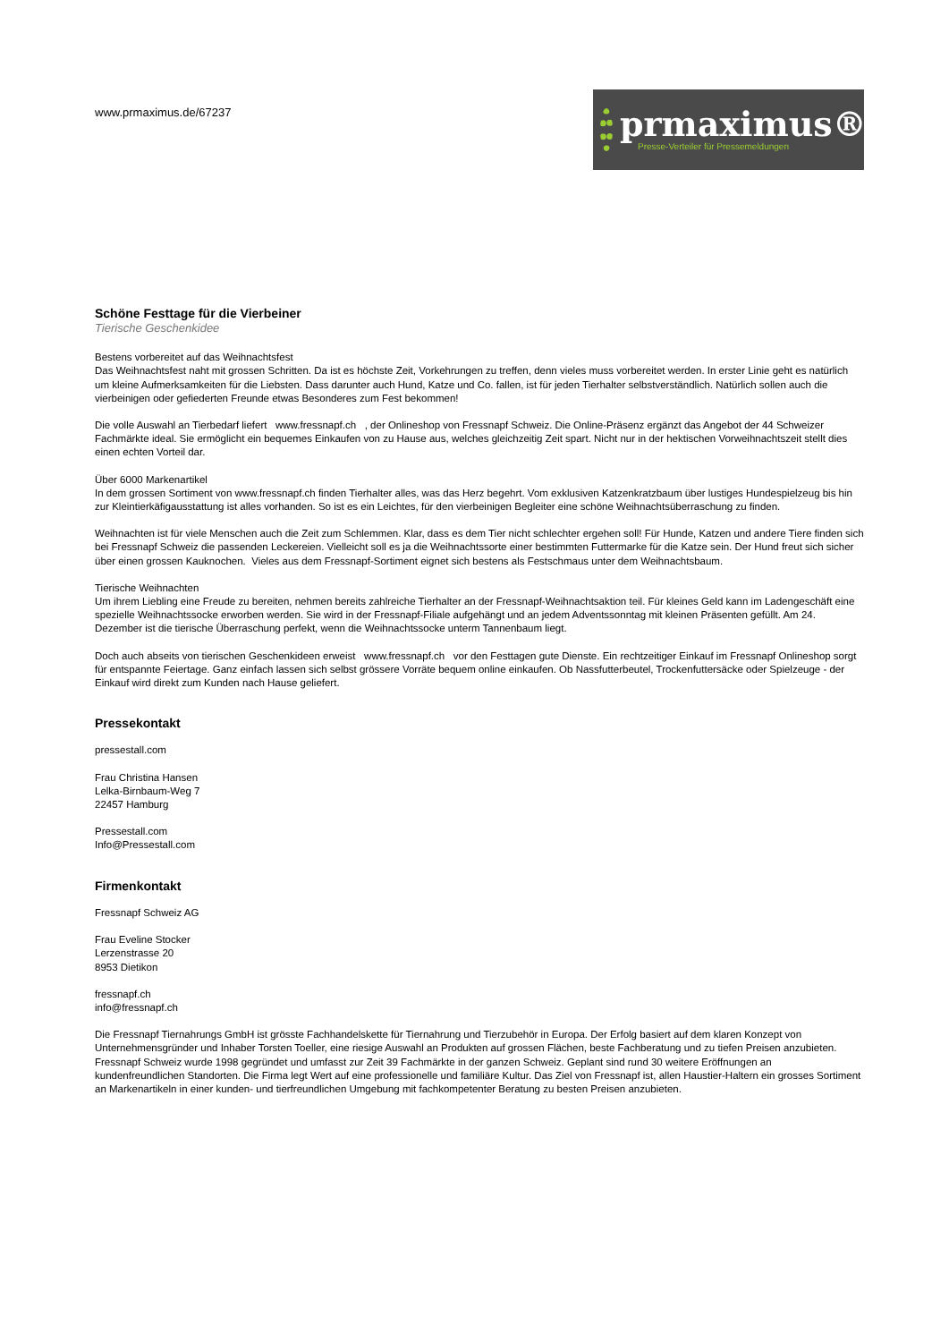www.prmaximus.de/67237
prmaximus®
Presse-Verteiler für Pressemeldungen
Schöne Festtage für die Vierbeiner
Tierische Geschenkidee
Bestens vorbereitet auf das Weihnachtsfest
Das Weihnachtsfest naht mit grossen Schritten. Da ist es höchste Zeit, Vorkehrungen zu treffen, denn vieles muss vorbereitet werden. In erster Linie geht es natürlich um kleine Aufmerksamkeiten für die Liebsten. Dass darunter auch Hund, Katze und Co. fallen, ist für jeden Tierhalter selbstverständlich. Natürlich sollen auch die vierbeinigen oder gefiederten Freunde etwas Besonderes zum Fest bekommen!
Die volle Auswahl an Tierbedarf liefert www.fressnapf.ch , der Onlineshop von Fressnapf Schweiz. Die Online-Präsenz ergänzt das Angebot der 44 Schweizer Fachmärkte ideal. Sie ermöglicht ein bequemes Einkaufen von zu Hause aus, welches gleichzeitig Zeit spart. Nicht nur in der hektischen Vorweihnachtszeit stellt dies einen echten Vorteil dar.
Über 6000 Markenartikel
In dem grossen Sortiment von www.fressnapf.ch finden Tierhalter alles, was das Herz begehrt. Vom exklusiven Katzenkratzbaum über lustiges Hundespielzeug bis hin zur Kleintierkäfigausstattung ist alles vorhanden. So ist es ein Leichtes, für den vierbeinigen Begleiter eine schöne Weihnachtsüberraschung zu finden.
Weihnachten ist für viele Menschen auch die Zeit zum Schlemmen. Klar, dass es dem Tier nicht schlechter ergehen soll! Für Hunde, Katzen und andere Tiere finden sich bei Fressnapf Schweiz die passenden Leckereien. Vielleicht soll es ja die Weihnachtssorte einer bestimmten Futtermarke für die Katze sein. Der Hund freut sich sicher über einen grossen Kauknochen. Vieles aus dem Fressnapf-Sortiment eignet sich bestens als Festschmaus unter dem Weihnachtsbaum.
Tierische Weihnachten
Um ihrem Liebling eine Freude zu bereiten, nehmen bereits zahlreiche Tierhalter an der Fressnapf-Weihnachtsaktion teil. Für kleines Geld kann im Ladengeschäft eine spezielle Weihnachtssocke erworben werden. Sie wird in der Fressnapf-Filiale aufgehängt und an jedem Adventssonntag mit kleinen Präsenten gefüllt. Am 24. Dezember ist die tierische Überraschung perfekt, wenn die Weihnachtssocke unterm Tannenbaum liegt.
Doch auch abseits von tierischen Geschenkideen erweist www.fressnapf.ch vor den Festtagen gute Dienste. Ein rechtzeitiger Einkauf im Fressnapf Onlineshop sorgt für entspannte Feiertage. Ganz einfach lassen sich selbst grössere Vorräte bequem online einkaufen. Ob Nassfutterbeutel, Trockenfuttersäcke oder Spielzeuge - der Einkauf wird direkt zum Kunden nach Hause geliefert.
Pressekontakt
pressestall.com
Frau Christina Hansen
Lelka-Birnbaum-Weg 7
22457 Hamburg
Pressestall.com
Info@Pressestall.com
Firmenkontakt
Fressnapf Schweiz AG
Frau Eveline Stocker
Lerzenstrasse 20
8953 Dietikon
fressnapf.ch
info@fressnapf.ch
Die Fressnapf Tiernahrungs GmbH ist grösste Fachhandelskette für Tiernahrung und Tierzubehör in Europa. Der Erfolg basiert auf dem klaren Konzept von Unternehmensgründer und Inhaber Torsten Toeller, eine riesige Auswahl an Produkten auf grossen Flächen, beste Fachberatung und zu tiefen Preisen anzubieten. Fressnapf Schweiz wurde 1998 gegründet und umfasst zur Zeit 39 Fachmärkte in der ganzen Schweiz. Geplant sind rund 30 weitere Eröffnungen an kundenfreundlichen Standorten. Die Firma legt Wert auf eine professionelle und familiäre Kultur. Das Ziel von Fressnapf ist, allen Haustier-Haltern ein grosses Sortiment an Markenartikeln in einer kunden- und tierfreundlichen Umgebung mit fachkompetenter Beratung zu besten Preisen anzubieten.